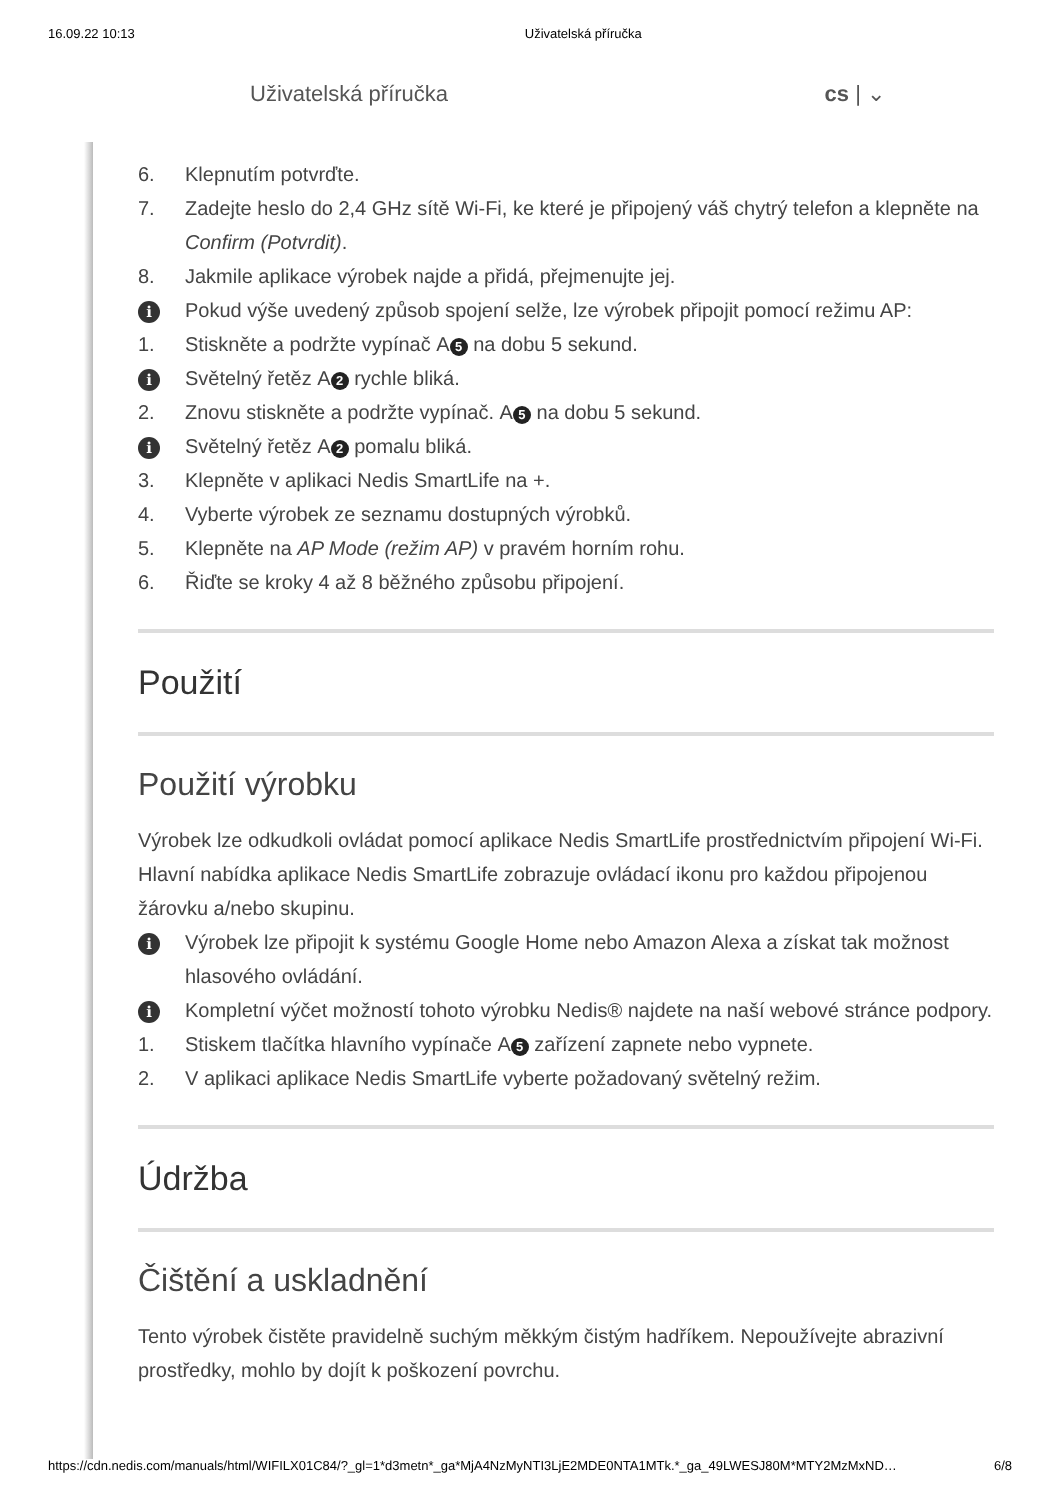16.09.22 10:13 Uživatelská příručka
Uživatelská příručka cs | ⌄
6. Klepnutím potvrďte.
7. Zadejte heslo do 2,4 GHz sítě Wi-Fi, ke které je připojený váš chytrý telefon a klepněte na Confirm (Potvrdit).
8. Jakmile aplikace výrobek najde a přidá, přejmenujte jej.
i Pokud výše uvedený způsob spojení selže, lze výrobek připojit pomocí režimu AP:
1. Stiskněte a podržte vypínač A 5 na dobu 5 sekund.
i Světelný řetěz A 2 rychle bliká.
2. Znovu stiskněte a podržte vypínač. A 5 na dobu 5 sekund.
i Světelný řetěz A 2 pomalu bliká.
3. Klepněte v aplikaci Nedis SmartLife na +.
4. Vyberte výrobek ze seznamu dostupných výrobků.
5. Klepněte na AP Mode (režim AP) v pravém horním rohu.
6. Řiďte se kroky 4 až 8 běžného způsobu připojení.
Použití
Použití výrobku
Výrobek lze odkudkoli ovládat pomocí aplikace Nedis SmartLife prostřednictvím připojení Wi-Fi.
Hlavní nabídka aplikace Nedis SmartLife zobrazuje ovládací ikonu pro každou připojenou žárovku a/nebo skupinu.
i Výrobek lze připojit k systému Google Home nebo Amazon Alexa a získat tak možnost hlasového ovládání.
i Kompletní výčet možností tohoto výrobku Nedis® najdete na naší webové stránce podpory.
1. Stiskem tlačítka hlavního vypínače A 5 zařízení zapnete nebo vypnete.
2. V aplikaci aplikace Nedis SmartLife vyberte požadovaný světelný režim.
Údržba
Čištění a uskladnění
Tento výrobek čistěte pravidelně suchým měkkým čistým hadříkem. Nepoužívejte abrazivní prostředky, mohlo by dojít k poškození povrchu.
https://cdn.nedis.com/manuals/html/WIFILX01C84/?_gl=1*d3metn*_ga*MjA4NzMyNTI3LjE2MDE0NTA1MTk.*_ga_49LWESJ80M*MTY2MzMxND… 6/8